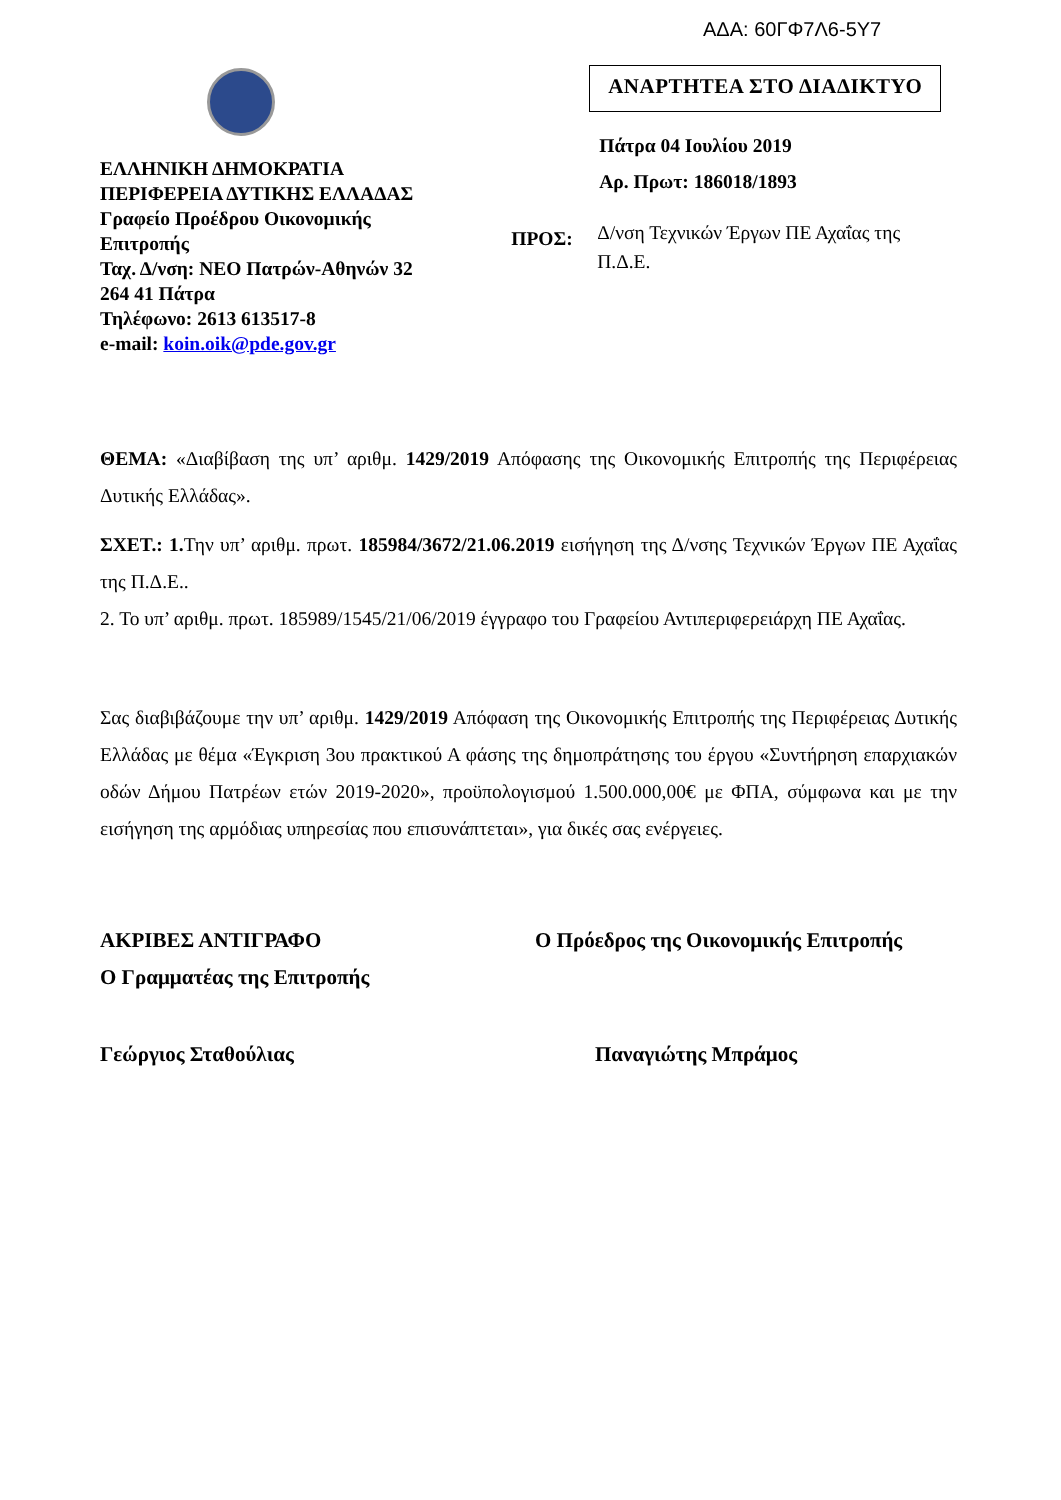ΑΔΑ: 60ΓΦ7Λ6-5Υ7
ΕΛΛΗΝΙΚΗ ΔΗΜΟΚΡΑΤΙΑ
ΠΕΡΙΦΕΡΕΙΑ ΔΥΤΙΚΗΣ ΕΛΛΑΔΑΣ
Γραφείο Προέδρου Οικονομικής
Επιτροπής
Ταχ. Δ/νση: ΝΕΟ Πατρών-Αθηνών 32
264 41 Πάτρα
Τηλέφωνο: 2613 613517-8
e-mail: koin.oik@pde.gov.gr
ΑΝΑΡΤΗΤΕΑ ΣΤΟ ΔΙΑΔΙΚΤΥΟ
Πάτρα 04 Ιουλίου 2019
Αρ. Πρωτ: 186018/1893
ΠΡΟΣ: Δ/νση Τεχνικών Έργων ΠΕ Αχαΐας της Π.Δ.Ε.
ΘΕΜΑ: «Διαβίβαση της υπ’ αριθμ. 1429/2019 Απόφασης της Οικονομικής Επιτροπής της Περιφέρειας Δυτικής Ελλάδας».
ΣΧΕΤ.: 1. Την υπ’ αριθμ. πρωτ. 185984/3672/21.06.2019 εισήγηση της Δ/νσης Τεχνικών Έργων ΠΕ Αχαΐας της Π.Δ.Ε..
2. Το υπ’ αριθμ. πρωτ. 185989/1545/21/06/2019 έγγραφο του Γραφείου Αντιπεριφερειάρχη ΠΕ Αχαΐας.
Σας διαβιβάζουμε την υπ’ αριθμ. 1429/2019 Απόφαση της Οικονομικής Επιτροπής της Περιφέρειας Δυτικής Ελλάδας με θέμα «Έγκριση 3ου πρακτικού Α φάσης της δημοπράτησης του έργου «Συντήρηση επαρχιακών οδών Δήμου Πατρέων ετών 2019-2020», προϋπολογισμού 1.500.000,00€ με ΦΠΑ, σύμφωνα και με την εισήγηση της αρμόδιας υπηρεσίας που επισυνάπτεται», για δικές σας ενέργειες.
ΑΚΡΙΒΕΣ ΑΝΤΙΓΡΑΦΟ
Ο Γραμματέας της Επιτροπής
Ο Πρόεδρος της Οικονομικής Επιτροπής
Γεώργιος Σταθούλιας Παναγιώτης Μπράμος